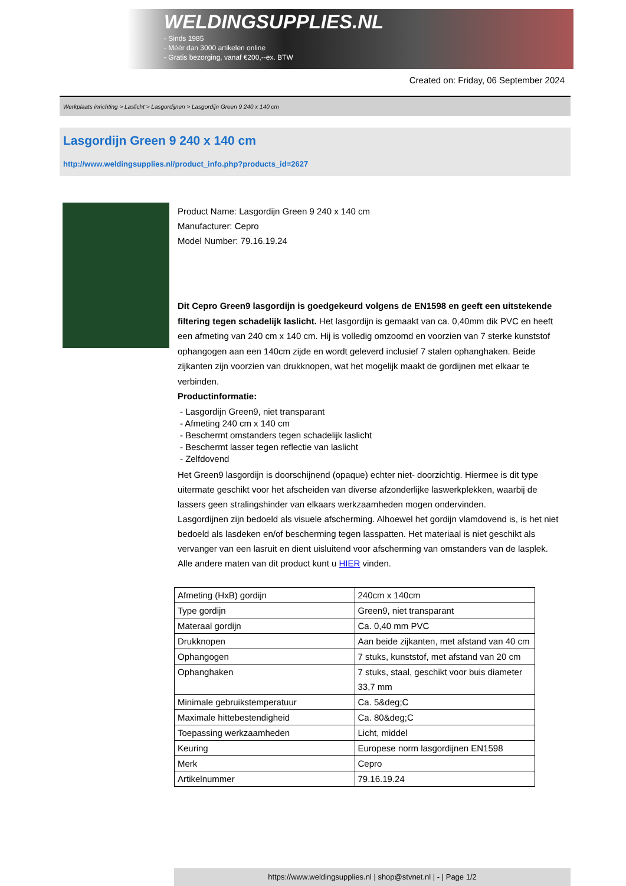WELDINGSUPPLIES.NL
- Sinds 1985
- Méér dan 3000 artikelen online
- Gratis bezorging, vanaf €200,--ex. BTW
Created on: Friday, 06 September 2024
Werkplaats inrichting > Laslicht > Lasgordijnen > Lasgordijn Green 9 240 x 140 cm
Lasgordijn Green 9 240 x 140 cm
http://www.weldingsupplies.nl/product_info.php?products_id=2627
Product Name: Lasgordijn Green 9 240 x 140 cm
Manufacturer: Cepro
Model Number: 79.16.19.24
Dit Cepro Green9 lasgordijn is goedgekeurd volgens de EN1598 en geeft een uitstekende filtering tegen schadelijk laslicht. Het lasgordijn is gemaakt van ca. 0,40mm dik PVC en heeft een afmeting van 240 cm x 140 cm. Hij is volledig omzoomd en voorzien van 7 sterke kunststof ophangogen aan een 140cm zijde en wordt geleverd inclusief 7 stalen ophanghaken. Beide zijkanten zijn voorzien van drukknopen, wat het mogelijk maakt de gordijnen met elkaar te verbinden.
Productinformatie:
- Lasgordijn Green9, niet transparant
- Afmeting 240 cm x 140 cm
- Beschermt omstanders tegen schadelijk laslicht
- Beschermt lasser tegen reflectie van laslicht
- Zelfdovend
Het Green9 lasgordijn is doorschijnend (opaque) echter niet- doorzichtig. Hiermee is dit type uitermate geschikt voor het afscheiden van diverse afzonderlijke laswerkplekken, waarbij de lassers geen stralingshinder van elkaars werkzaamheden mogen ondervinden.
Lasgordijnen zijn bedoeld als visuele afscherming. Alhoewel het gordijn vlamdovend is, is het niet bedoeld als lasdeken en/of bescherming tegen lasspatten. Het materiaal is niet geschikt als vervanger van een lasruit en dient uisluitend voor afscherming van omstanders van de lasplek.
Alle andere maten van dit product kunt u HIER vinden.
| Afmeting (HxB) gordijn | 240cm x 140cm |
| Type gordijn | Green9, niet transparant |
| Materaal gordijn | Ca. 0,40 mm PVC |
| Drukknopen | Aan beide zijkanten, met afstand van 40 cm |
| Ophangogen | 7 stuks, kunststof, met afstand van 20 cm |
| Ophanghaken | 7 stuks, staal, geschikt voor buis diameter 33,7 mm |
| Minimale gebruikstemperatuur | Ca. 5&deg;C |
| Maximale hittebestendigheid | Ca. 80&deg;C |
| Toepassing werkzaamheden | Licht, middel |
| Keuring | Europese norm lasgordijnen EN1598 |
| Merk | Cepro |
| Artikelnummer | 79.16.19.24 |
https://www.weldingsupplies.nl | shop@stvnet.nl | - | Page 1/2